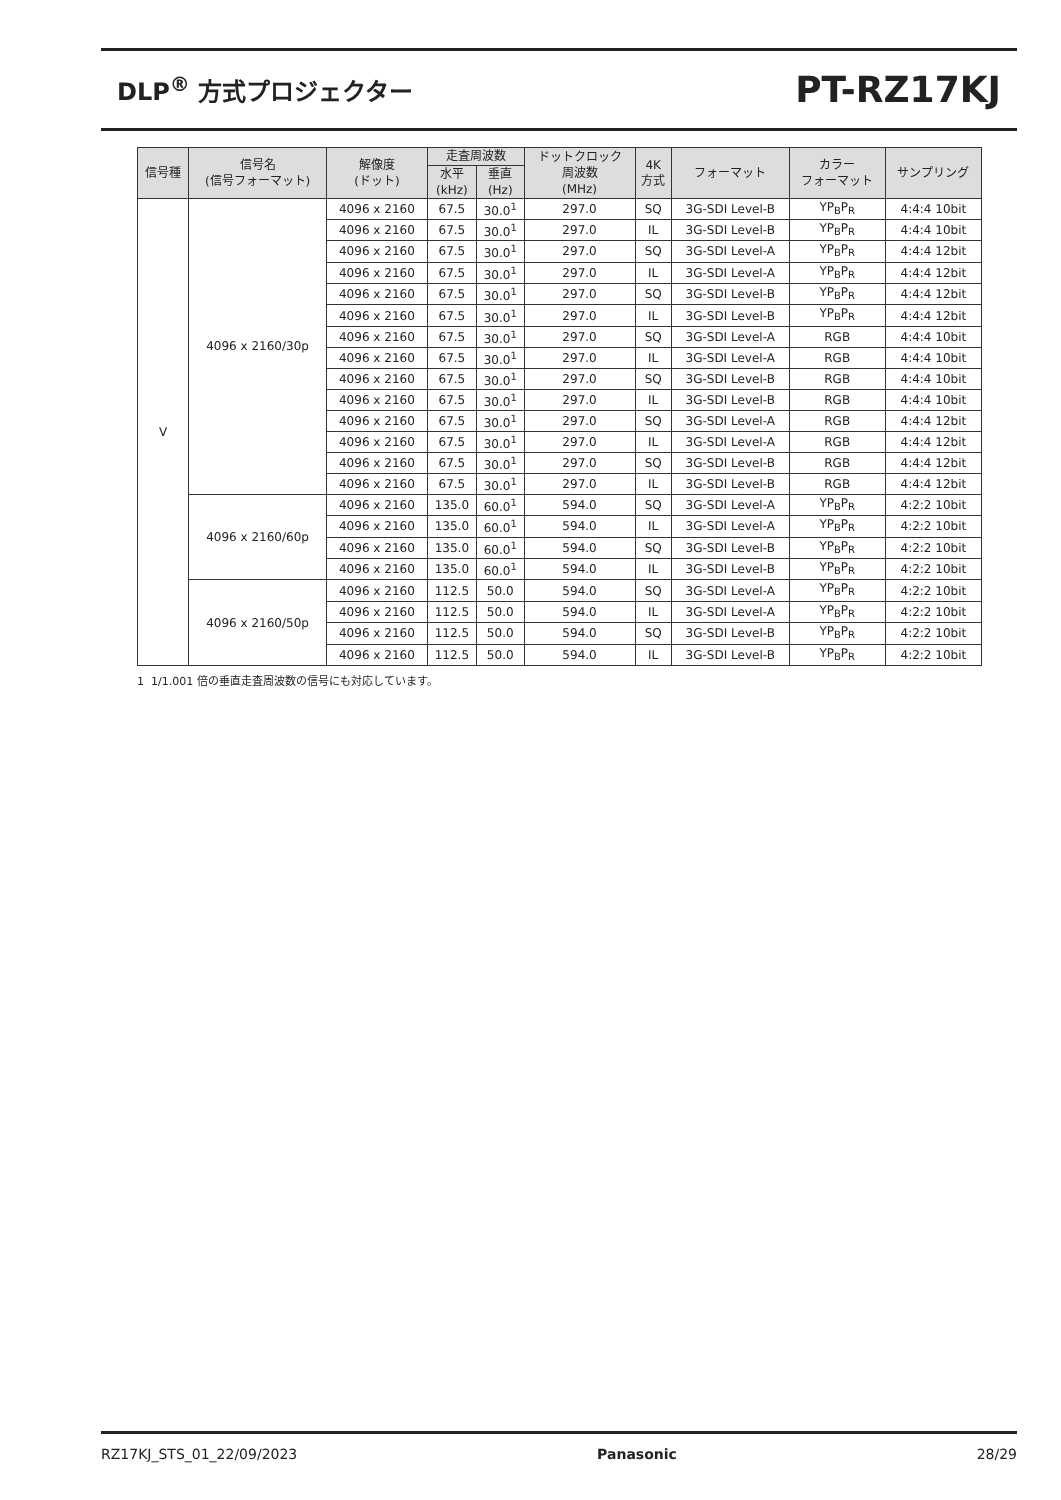DLP<sup>®</sup> 方式プロジェクター
PT-RZ17KJ
| 信号種 | 信号名 (信号フォーマット) | 解像度 (ドット) | 走査周波数 | | ドットクロック 周波数 (MHz) | 4K 方式 | フォーマット | カラー フォーマット | サンプリング |
| --- | --- | --- | --- | --- | --- | --- | --- | --- | --- |
| | | | 水平 (kHz) | 垂直 (Hz) | | | | | |
| V | 4096 x 2160/30p | 4096 x 2160 | 67.5 | 30.0<sup>1</sup> | 297.0 | SQ | 3G-SDI Level-B | YP<sub>B</sub>P<sub>R</sub> | 4:4:4 10bit |
| | | 4096 x 2160 | 67.5 | 30.0<sup>1</sup> | 297.0 | IL | 3G-SDI Level-B | YP<sub>B</sub>P<sub>R</sub> | 4:4:4 10bit |
| | | 4096 x 2160 | 67.5 | 30.0<sup>1</sup> | 297.0 | SQ | 3G-SDI Level-A | YP<sub>B</sub>P<sub>R</sub> | 4:4:4 12bit |
| | | 4096 x 2160 | 67.5 | 30.0<sup>1</sup> | 297.0 | IL | 3G-SDI Level-A | YP<sub>B</sub>P<sub>R</sub> | 4:4:4 12bit |
| | | 4096 x 2160 | 67.5 | 30.0<sup>1</sup> | 297.0 | SQ | 3G-SDI Level-B | YP<sub>B</sub>P<sub>R</sub> | 4:4:4 12bit |
| | | 4096 x 2160 | 67.5 | 30.0<sup>1</sup> | 297.0 | IL | 3G-SDI Level-B | YP<sub>B</sub>P<sub>R</sub> | 4:4:4 12bit |
| | | 4096 x 2160 | 67.5 | 30.0<sup>1</sup> | 297.0 | SQ | 3G-SDI Level-A | RGB | 4:4:4 10bit |
| | | 4096 x 2160 | 67.5 | 30.0<sup>1</sup> | 297.0 | IL | 3G-SDI Level-A | RGB | 4:4:4 10bit |
| | | 4096 x 2160 | 67.5 | 30.0<sup>1</sup> | 297.0 | SQ | 3G-SDI Level-B | RGB | 4:4:4 10bit |
| | | 4096 x 2160 | 67.5 | 30.0<sup>1</sup> | 297.0 | IL | 3G-SDI Level-B | RGB | 4:4:4 10bit |
| | | 4096 x 2160 | 67.5 | 30.0<sup>1</sup> | 297.0 | SQ | 3G-SDI Level-A | RGB | 4:4:4 12bit |
| | | 4096 x 2160 | 67.5 | 30.0<sup>1</sup> | 297.0 | IL | 3G-SDI Level-A | RGB | 4:4:4 12bit |
| | | 4096 x 2160 | 67.5 | 30.0<sup>1</sup> | 297.0 | SQ | 3G-SDI Level-B | RGB | 4:4:4 12bit |
| | | 4096 x 2160 | 67.5 | 30.0<sup>1</sup> | 297.0 | IL | 3G-SDI Level-B | RGB | 4:4:4 12bit |
| | 4096 x 2160/60p | 4096 x 2160 | 135.0 | 60.0<sup>1</sup> | 594.0 | SQ | 3G-SDI Level-A | YP<sub>B</sub>P<sub>R</sub> | 4:2:2 10bit |
| | | 4096 x 2160 | 135.0 | 60.0<sup>1</sup> | 594.0 | IL | 3G-SDI Level-A | YP<sub>B</sub>P<sub>R</sub> | 4:2:2 10bit |
| | | 4096 x 2160 | 135.0 | 60.0<sup>1</sup> | 594.0 | SQ | 3G-SDI Level-B | YP<sub>B</sub>P<sub>R</sub> | 4:2:2 10bit |
| | | 4096 x 2160 | 135.0 | 60.0<sup>1</sup> | 594.0 | IL | 3G-SDI Level-B | YP<sub>B</sub>P<sub>R</sub> | 4:2:2 10bit |
| | 4096 x 2160/50p | 4096 x 2160 | 112.5 | 50.0 | 594.0 | SQ | 3G-SDI Level-A | YP<sub>B</sub>P<sub>R</sub> | 4:2:2 10bit |
| | | 4096 x 2160 | 112.5 | 50.0 | 594.0 | IL | 3G-SDI Level-A | YP<sub>B</sub>P<sub>R</sub> | 4:2:2 10bit |
| | | 4096 x 2160 | 112.5 | 50.0 | 594.0 | SQ | 3G-SDI Level-B | YP<sub>B</sub>P<sub>R</sub> | 4:2:2 10bit |
| | | 4096 x 2160 | 112.5 | 50.0 | 594.0 | IL | 3G-SDI Level-B | YP<sub>B</sub>P<sub>R</sub> | 4:2:2 10bit |
1 1/1.001 倍の垂直走査周波数の信号にも対応しています。
RZ17KJ_STS_01_22/09/2023 Panasonic 28/29